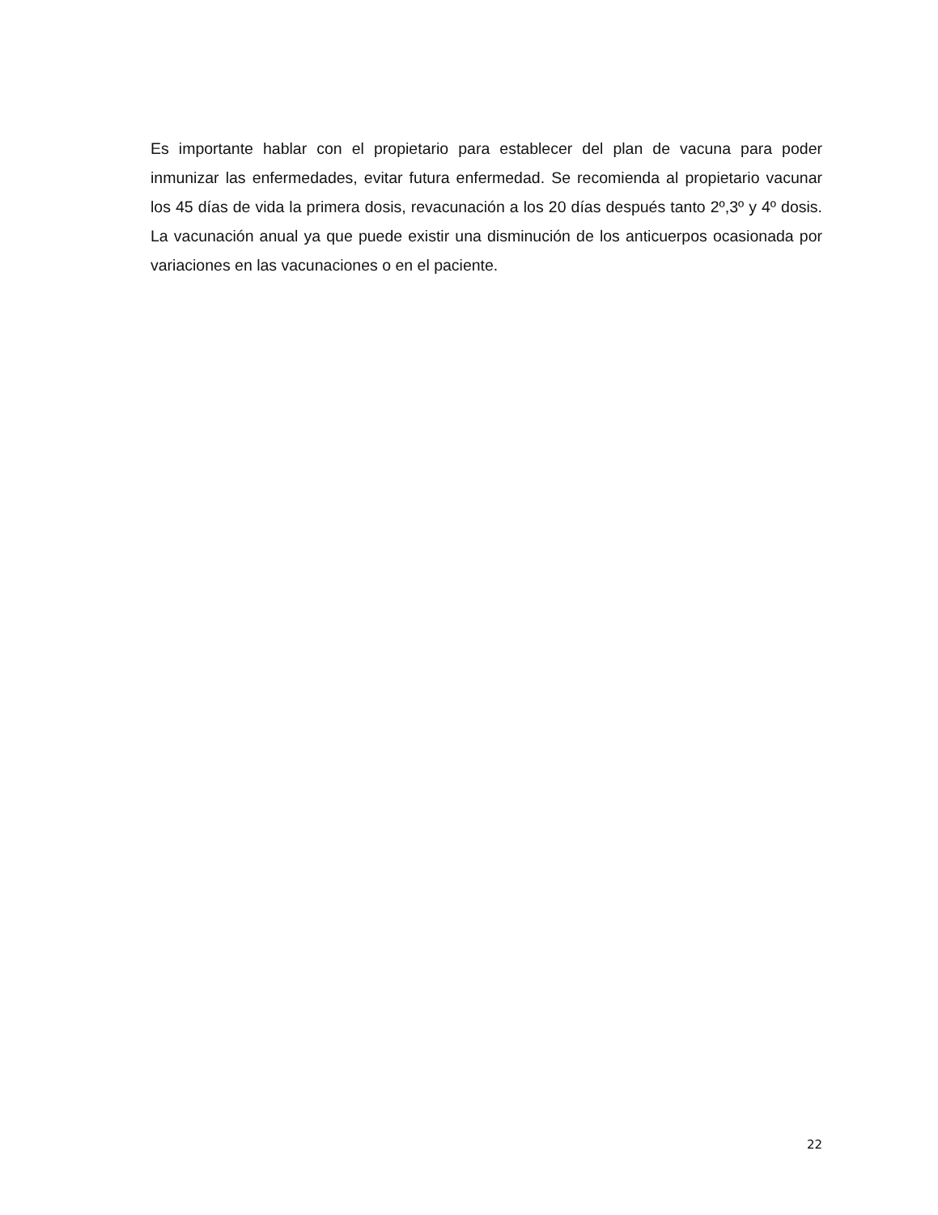Es importante hablar con el propietario para establecer del plan de vacuna para poder inmunizar las enfermedades, evitar futura enfermedad. Se recomienda al propietario vacunar los 45 días de vida la primera dosis, revacunación a los 20 días después tanto 2º,3º y 4º dosis. La vacunación anual ya que puede existir una disminución de los anticuerpos ocasionada por variaciones en las vacunaciones o en el paciente.
22